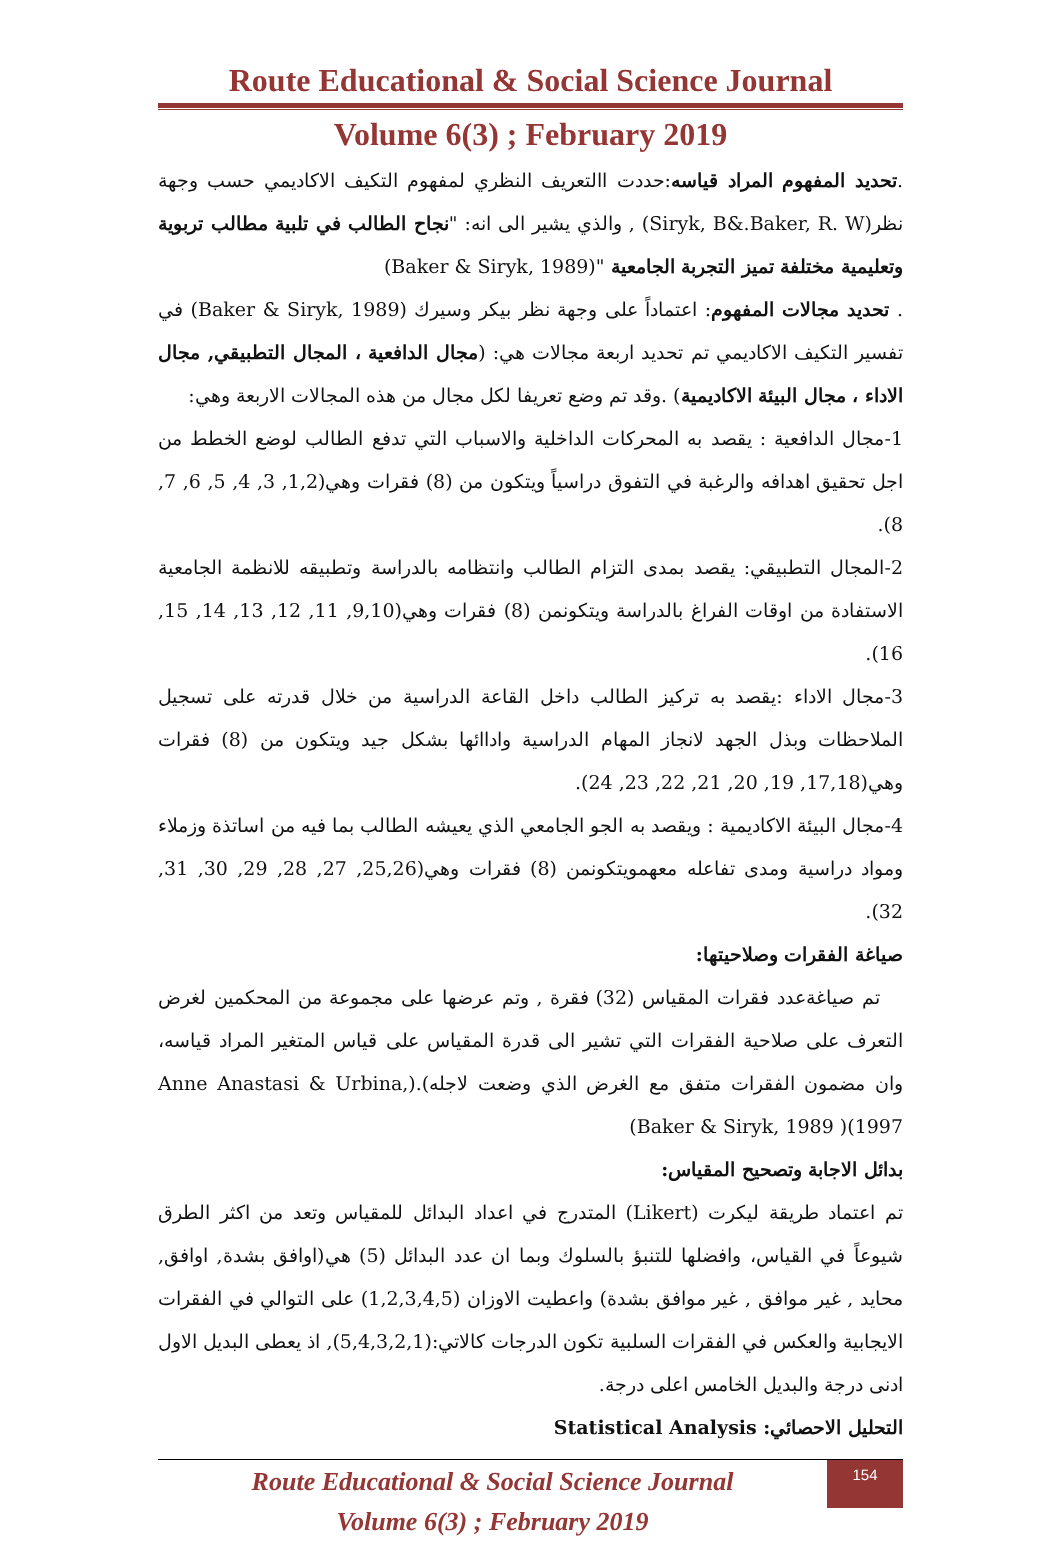Route Educational & Social Science Journal
Volume 6(3) ; February 2019
.تحديد المفهوم المراد قياسه:حددت االتعريف النظري لمفهوم التكيف الاكاديمي حسب وجهة نظر(Siryk, B&.Baker, R. W) , والذي يشير الى انه: "نجاح الطالب في تلبية مطالب تربوية وتعليمية مختلفة تميز التجربة الجامعية "(Baker & Siryk, 1989)
. تحديد مجالات المفهوم: اعتماداً على وجهة نظر بيكر وسيرك (Baker & Siryk, 1989) في تفسير التكيف الاكاديمي تم تحديد اربعة مجالات هي: (مجال الدافعية ، المجال التطبيقي, مجال الاداء ، مجال البيئة الاكاديمية) .وقد تم وضع تعريفا لكل مجال من هذه المجالات الاربعة وهي:
1-مجال الدافعية : يقصد به المحركات الداخلية والاسباب التي تدفع الطالب لوضع الخطط من اجل تحقيق اهدافه والرغبة في التفوق دراسياً ويتكون من (8) فقرات وهي(1,2, 3, 4, 5, 6, 7, 8).
2-المجال التطبيقي: يقصد بمدى التزام الطالب وانتظامه بالدراسة وتطبيقه للانظمة الجامعية الاستفادة من اوقات الفراغ بالدراسة ويتكونمن (8) فقرات وهي(9,10, 11, 12, 13, 14, 15, 16).
3-مجال الاداء :يقصد به تركيز الطالب داخل القاعة الدراسية من خلال قدرته على تسجيل الملاحظات وبذل الجهد لانجاز المهام الدراسية واداائها بشكل جيد ويتكون من (8) فقرات وهي(17,18, 19, 20, 21, 22, 23, 24).
4-مجال البيئة الاكاديمية : ويقصد به الجو الجامعي الذي يعيشه الطالب بما فيه من اساتذة وزملاء ومواد دراسية ومدى تفاعله معهمويتكونمن (8) فقرات وهي(25,26, 27, 28, 29, 30, 31, 32).
صياغة الفقرات وصلاحيتها:
تم صياغةعدد فقرات المقياس (32) فقرة , وتم عرضها على مجموعة من المحكمين لغرض التعرف على صلاحية الفقرات التي تشير الى قدرة المقياس على قياس المتغير المراد قياسه، وان مضمون الفقرات متفق مع الغرض الذي وضعت لاجله).(Anne Anastasi & Urbina, 1997)( Baker & Siryk, 1989)
بدائل الاجابة وتصحيح المقياس:
تم اعتماد طريقة ليكرت (Likert) المتدرج في اعداد البدائل للمقياس وتعد من اكثر الطرق شيوعاً في القياس، وافضلها للتنبؤ بالسلوك وبما ان عدد البدائل (5) هي(اوافق بشدة, اوافق, محايد , غير موافق , غير موافق بشدة) واعطيت الاوزان (1,2,3,4,5) على التوالي في الفقرات الايجابية والعكس في الفقرات السلبية تكون الدرجات كالاتي:(5,4,3,2,1), اذ يعطى البديل الاول ادنى درجة والبديل الخامس اعلى درجة.
التحليل الاحصائي: Statistical Analysis
Route Educational & Social Science Journal
Volume 6(3) ; February 2019
154